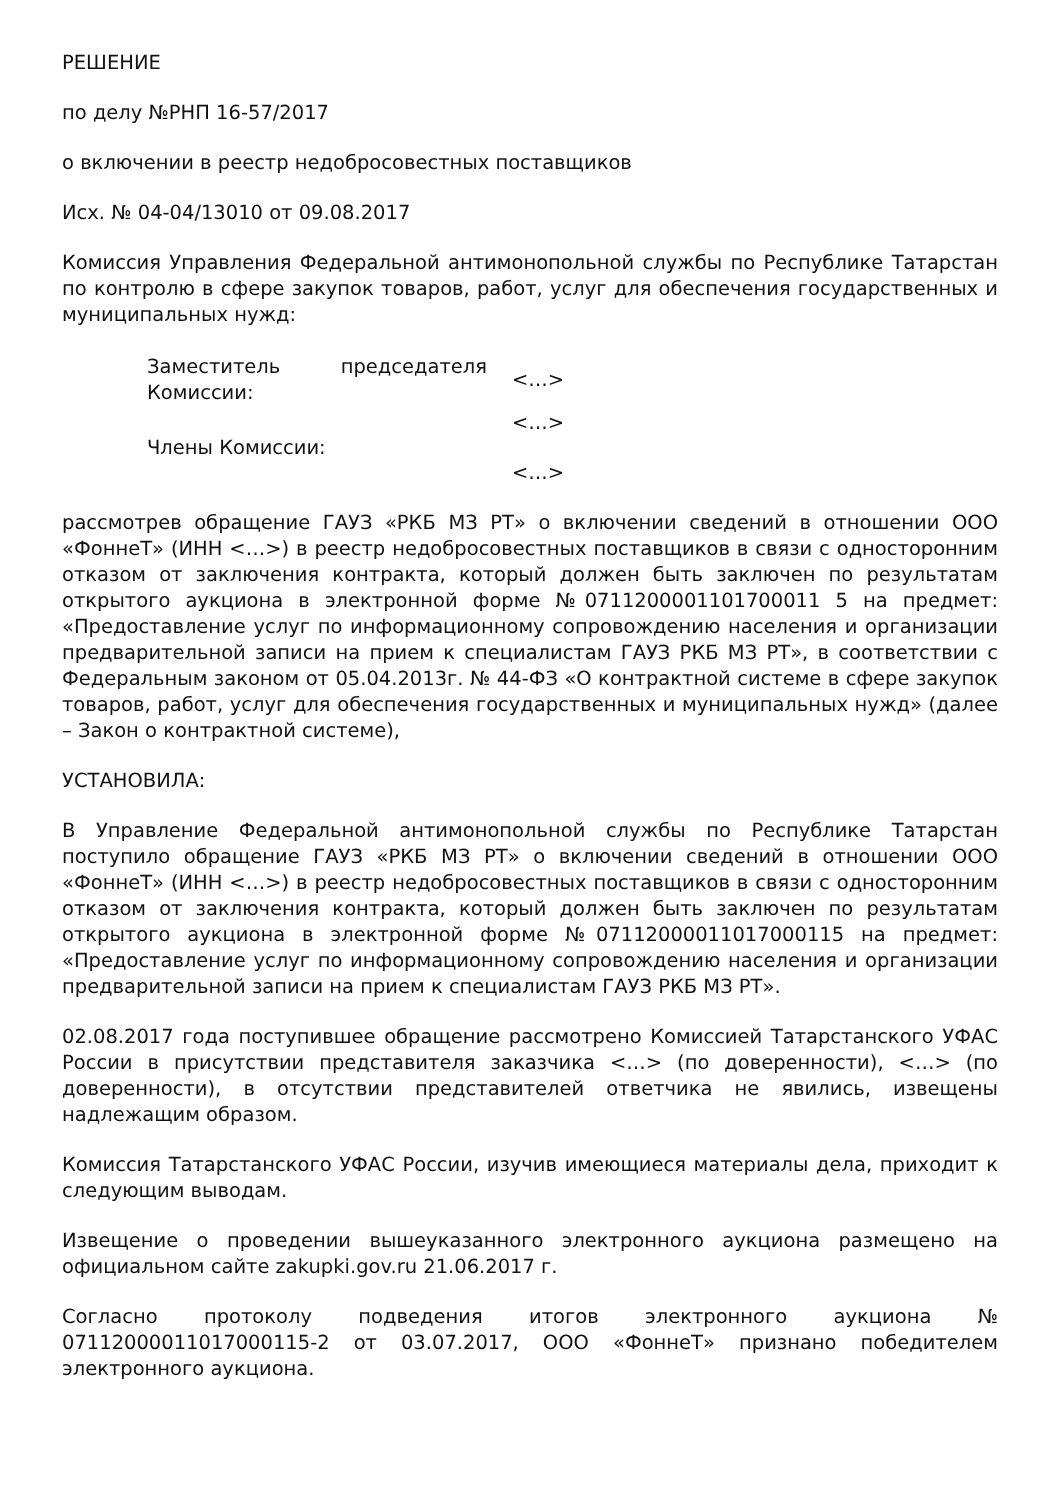РЕШЕНИЕ
по делу №РНП 16-57/2017
о включении в реестр недобросовестных поставщиков
Исх. № 04-04/13010 от 09.08.2017
Комиссия Управления Федеральной антимонопольной службы по Республике Татарстан по контролю в сфере закупок товаров, работ, услуг для обеспечения государственных и муниципальных нужд:
| Заместитель председателя Комиссии: | <…> |
| Члены Комиссии: | <…> |
| | <…> |
рассмотрев обращение ГАУЗ «РКБ МЗ РТ» о включении сведений в отношении ООО «ФоннеТ» (ИНН <…>) в реестр недобросовестных поставщиков в связи с односторонним отказом от заключения контракта, который должен быть заключен по результатам открытого аукциона в электронной форме №0711200001101700011 5 на предмет: «Предоставление услуг по информационному сопровождению населения и организации предварительной записи на прием к специалистам ГАУЗ РКБ МЗ РТ», в соответствии с Федеральным законом от 05.04.2013г. № 44-ФЗ «О контрактной системе в сфере закупок товаров, работ, услуг для обеспечения государственных и муниципальных нужд» (далее – Закон о контрактной системе),
УСТАНОВИЛА:
В Управление Федеральной антимонопольной службы по Республике Татарстан поступило обращение ГАУЗ «РКБ МЗ РТ» о включении сведений в отношении ООО «ФоннеТ» (ИНН <…>) в реестр недобросовестных поставщиков в связи с односторонним отказом от заключения контракта, который должен быть заключен по результатам открытого аукциона в электронной форме №07112000011017000115 на предмет: «Предоставление услуг по информационному сопровождению населения и организации предварительной записи на прием к специалистам ГАУЗ РКБ МЗ РТ».
02.08.2017 года поступившее обращение рассмотрено Комиссией Татарстанского УФАС России в присутствии представителя заказчика <…> (по доверенности), <…> (по доверенности), в отсутствии представителей ответчика не явились, извещены надлежащим образом.
Комиссия Татарстанского УФАС России, изучив имеющиеся материалы дела, приходит к следующим выводам.
Извещение о проведении вышеуказанного электронного аукциона размещено на официальном сайте zakupki.gov.ru 21.06.2017 г.
Согласно протоколу подведения итогов электронного аукциона № 07112000011017000115-2 от 03.07.2017, ООО «ФоннеТ» признано победителем электронного аукциона.